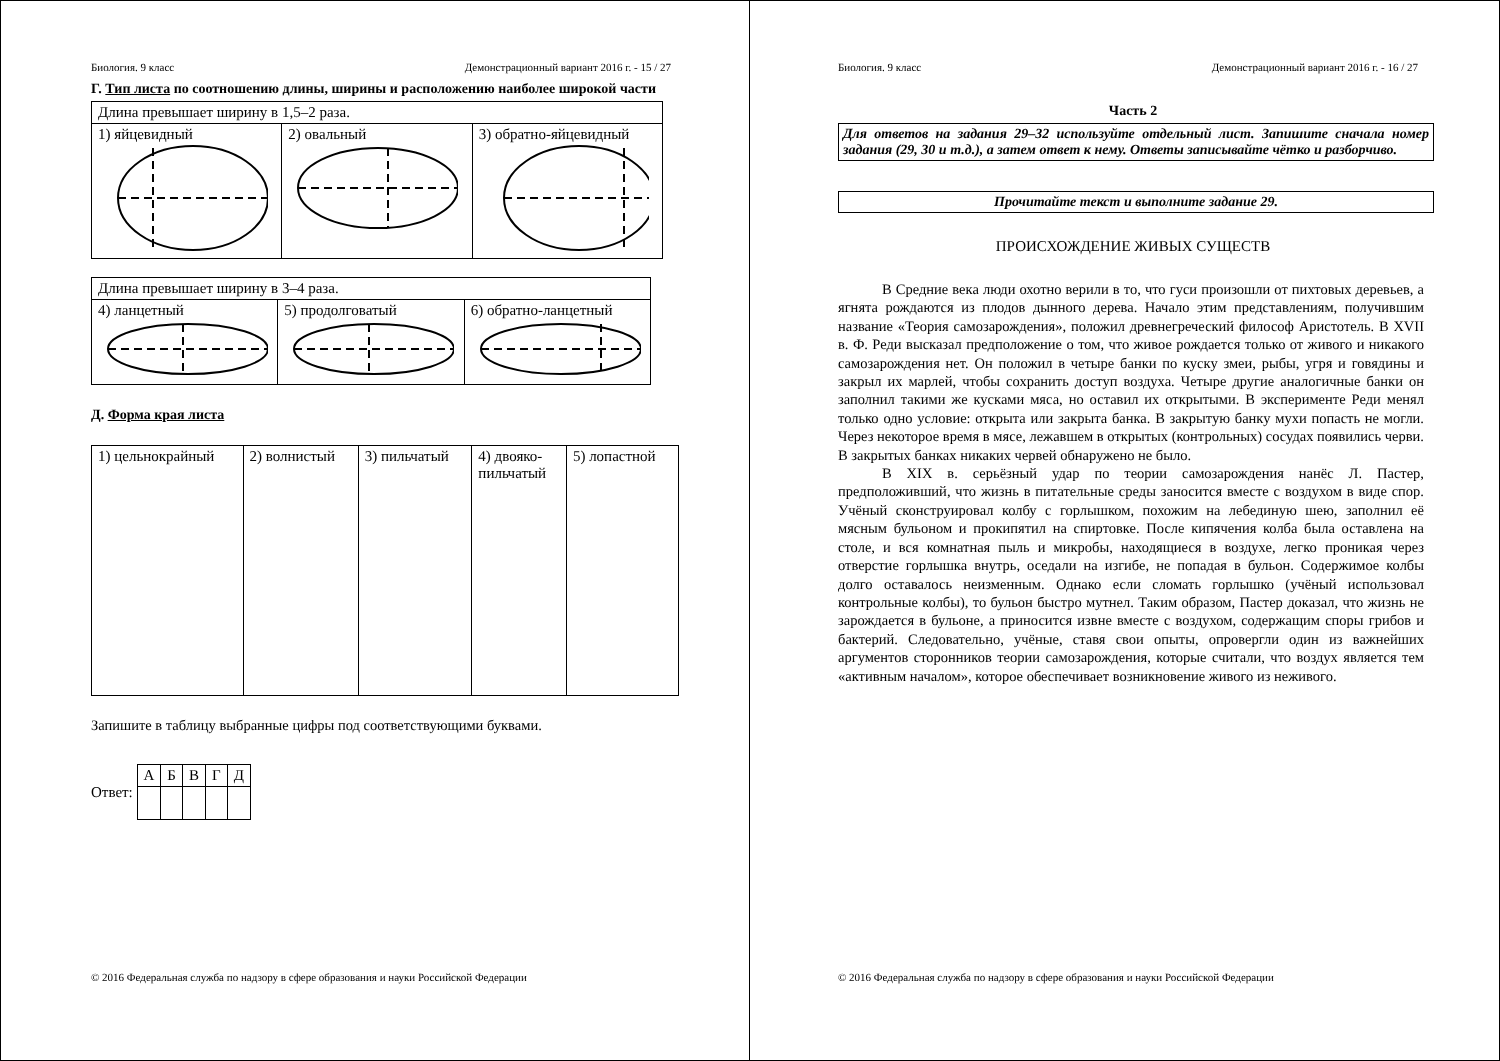Биология. 9 класс Демонстрационный вариант 2016 г. - 15 / 27
Г. Тип листа по соотношению длины, ширины и расположению наиболее широкой части
| Длина превышает ширину в 1,5–2 раза. | | |
| 1) яйцевидный | 2) овальный | 3) обратно-яйцевидный |
| Длина превышает ширину в 3–4 раза. | | |
| 4) ланцетный | 5) продолговатый | 6) обратно-ланцетный |
Д. Форма края листа
| 1) цельнокрайный | 2) волнистый | 3) пильчатый | 4) двояко- пильчатый | 5) лопастной |
Запишите в таблицу выбранные цифры под соответствующими буквами.
Ответ:
| А | Б | В | Г | Д |
© 2016 Федеральная служба по надзору в сфере образования и науки Российской Федерации
Биология. 9 класс Демонстрационный вариант 2016 г. - 16 / 27
Часть 2
Для ответов на задания 29–32 используйте отдельный лист. Запишите сначала номер задания (29, 30 и т.д.), а затем ответ к нему. Ответы записывайте чётко и разборчиво.
Прочитайте текст и выполните задание 29.
ПРОИСХОЖДЕНИЕ ЖИВЫХ СУЩЕСТВ
В Средние века люди охотно верили в то, что гуси произошли от пихтовых деревьев, а ягнята рождаются из плодов дынного дерева. Начало этим представлениям, получившим название «Теория самозарождения», положил древнегреческий философ Аристотель. В XVII в. Ф. Реди высказал предположение о том, что живое рождается только от живого и никакого самозарождения нет. Он положил в четыре банки по куску змеи, рыбы, угря и говядины и закрыл их марлей, чтобы сохранить доступ воздуха. Четыре другие аналогичные банки он заполнил такими же кусками мяса, но оставил их открытыми. В эксперименте Реди менял только одно условие: открыта или закрыта банка. В закрытую банку мухи попасть не могли. Через некоторое время в мясе, лежавшем в открытых (контрольных) сосудах появились черви. В закрытых банках никаких червей обнаружено не было.
В XIX в. серьёзный удар по теории самозарождения нанёс Л. Пастер, предположивший, что жизнь в питательные среды заносится вместе с воздухом в виде спор. Учёный сконструировал колбу с горлышком, похожим на лебединую шею, заполнил её мясным бульоном и прокипятил на спиртовке. После кипячения колба была оставлена на столе, и вся комнатная пыль и микробы, находящиеся в воздухе, легко проникая через отверстие горлышка внутрь, оседали на изгибе, не попадая в бульон. Содержимое колбы долго оставалось неизменным. Однако если сломать горлышко (учёный использовал контрольные колбы), то бульон быстро мутнел. Таким образом, Пастер доказал, что жизнь не зарождается в бульоне, а приносится извне вместе с воздухом, содержащим споры грибов и бактерий. Следовательно, учёные, ставя свои опыты, опровергли один из важнейших аргументов сторонников теории самозарождения, которые считали, что воздух является тем «активным началом», которое обеспечивает возникновение живого из неживого.
© 2016 Федеральная служба по надзору в сфере образования и науки Российской Федерации